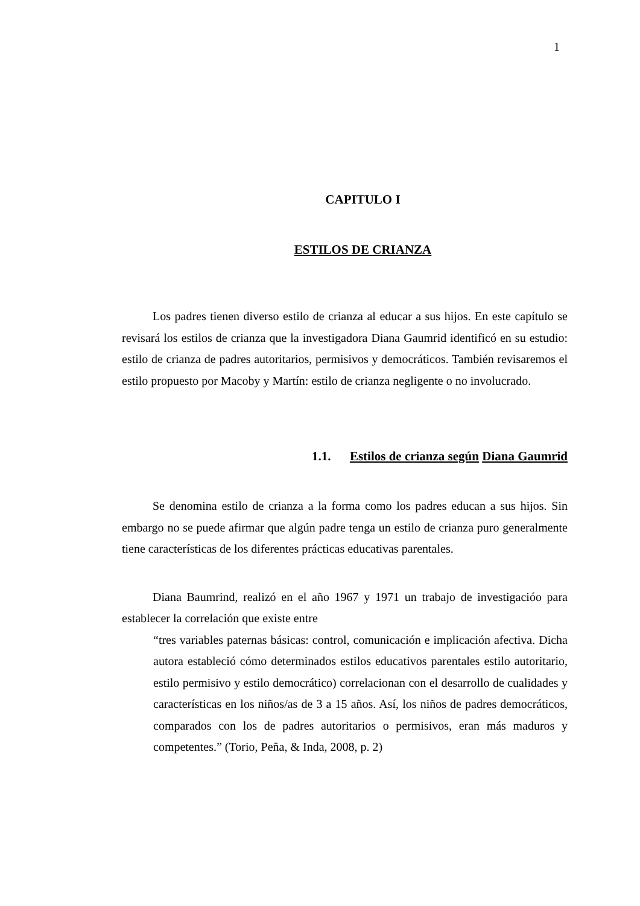1
CAPITULO I
ESTILOS DE CRIANZA
Los padres tienen diverso estilo de crianza al educar a sus hijos. En este capítulo se revisará los estilos de crianza que la investigadora Diana Gaumrid identificó en su estudio: estilo de crianza de padres autoritarios, permisivos y democráticos. También revisaremos el estilo propuesto por Macoby y Martín: estilo de crianza negligente o no involucrado.
1.1. Estilos de crianza según Diana Gaumrid
Se denomina estilo de crianza a la forma como los padres educan a sus hijos. Sin embargo no se puede afirmar que algún padre tenga un estilo de crianza puro generalmente tiene características de los diferentes prácticas educativas parentales.
Diana Baumrind, realizó en el año 1967 y 1971 un trabajo de investigacióo para establecer la correlación que existe entre
“tres variables paternas básicas: control, comunicación e implicación afectiva. Dicha autora estableció cómo determinados estilos educativos parentales estilo autoritario, estilo permisivo y estilo democrático) correlacionan con el desarrollo de cualidades y características en los niños/as de 3 a 15 años. Así, los niños de padres democráticos, comparados con los de padres autoritarios o permisivos, eran más maduros y competentes.” (Torio, Peña, & Inda, 2008, p. 2)